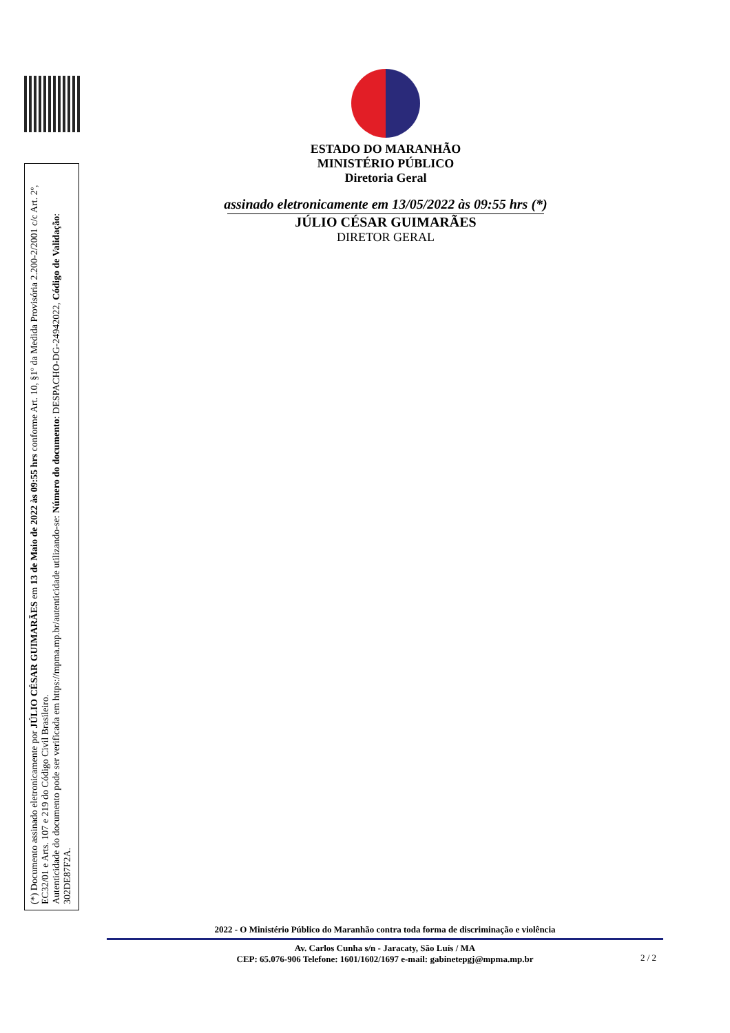ESTADO DO MARANHÃO
MINISTÉRIO PÚBLICO
Diretoria Geral
assinado eletronicamente em 13/05/2022 às 09:55 hrs (*)
JÚLIO CÉSAR GUIMARÃES
DIRETOR GERAL
(*) Documento assinado eletronicamente por JÚLIO CÉSAR GUIMARÃES em 13 de Maio de 2022 às 09:55 hrs conforme Art. 10, §1º da Medida Provisória 2.200-2/2001 c/c Art. 2º, EC32/01 e Arts. 107 e 219 do Código Civil Brasileiro.
Autenticidade do documento pode ser verificada em https://mpma.mp.br/autenticidade utilizando-se: Número do documento: DESPACHO-DG-24942022, Código de Validação: 302DE87F2A.
2022 - O Ministério Público do Maranhão contra toda forma de discriminação e violência
Av. Carlos Cunha s/n - Jaracaty, São Luís / MA
CEP: 65.076-906 Telefone: 1601/1602/1697 e-mail: gabinetepgj@mpma.mp.br
2 / 2